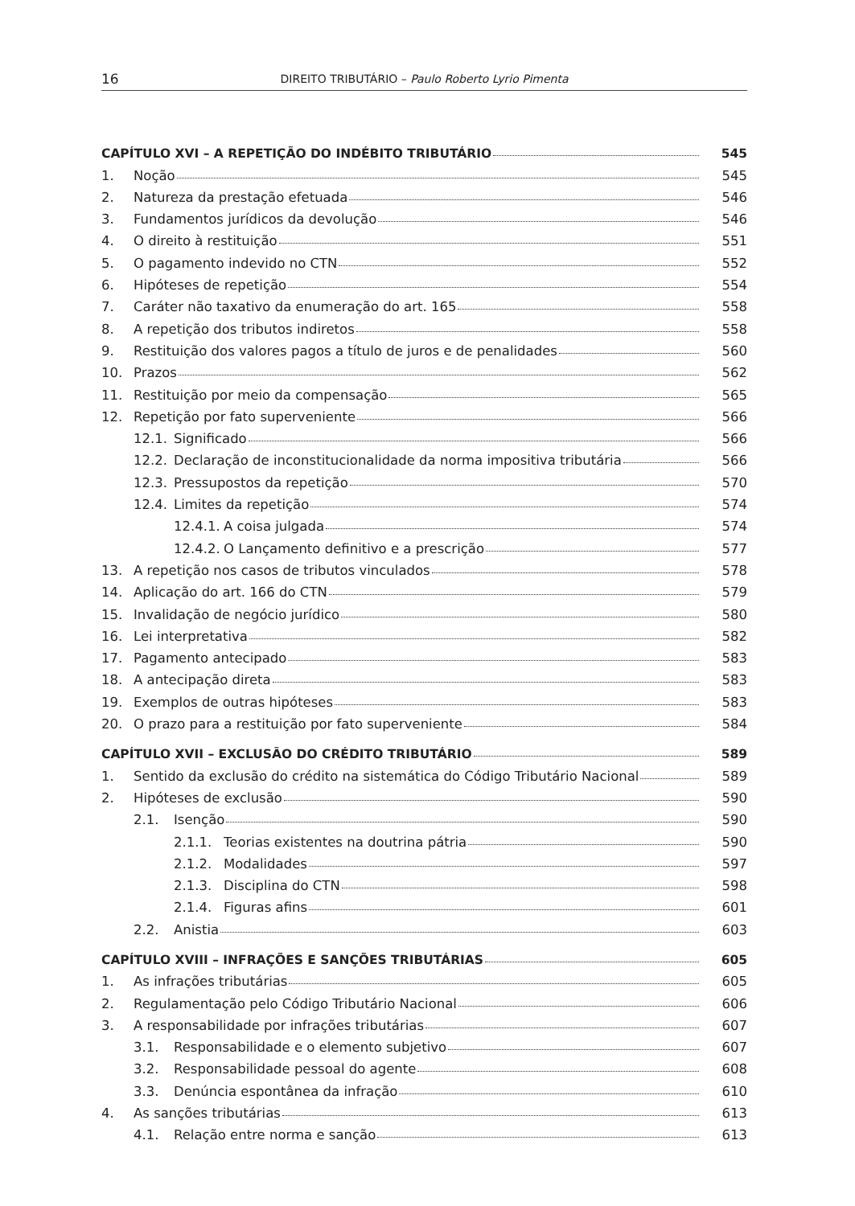16 DIREITO TRIBUTÁRIO – Paulo Roberto Lyrio Pimenta
CAPÍTULO XVI – A REPETIÇÃO DO INDÉBITO TRIBUTÁRIO 545
1. Noção 545
2. Natureza da prestação efetuada 546
3. Fundamentos jurídicos da devolução 546
4. O direito à restituição 551
5. O pagamento indevido no CTN 552
6. Hipóteses de repetição 554
7. Caráter não taxativo da enumeração do art. 165 558
8. A repetição dos tributos indiretos 558
9. Restituição dos valores pagos a título de juros e de penalidades 560
10. Prazos 562
11. Restituição por meio da compensação 565
12. Repetição por fato superveniente 566
12.1. Significado 566
12.2. Declaração de inconstitucionalidade da norma impositiva tributária 566
12.3. Pressupostos da repetição 570
12.4. Limites da repetição 574
12.4.1. A coisa julgada 574
12.4.2. O Lançamento definitivo e a prescrição 577
13. A repetição nos casos de tributos vinculados 578
14. Aplicação do art. 166 do CTN 579
15. Invalidação de negócio jurídico 580
16. Lei interpretativa 582
17. Pagamento antecipado 583
18. A antecipação direta 583
19. Exemplos de outras hipóteses 583
20. O prazo para a restituição por fato superveniente 584
CAPÍTULO XVII – EXCLUSÃO DO CRÉDITO TRIBUTÁRIO 589
1. Sentido da exclusão do crédito na sistemática do Código Tributário Nacional 589
2. Hipóteses de exclusão 590
2.1. Isenção 590
2.1.1. Teorias existentes na doutrina pátria 590
2.1.2. Modalidades 597
2.1.3. Disciplina do CTN 598
2.1.4. Figuras afins 601
2.2. Anistia 603
CAPÍTULO XVIII – INFRAÇÕES E SANÇÕES TRIBUTÁRIAS 605
1. As infrações tributárias 605
2. Regulamentação pelo Código Tributário Nacional 606
3. A responsabilidade por infrações tributárias 607
3.1. Responsabilidade e o elemento subjetivo 607
3.2. Responsabilidade pessoal do agente 608
3.3. Denúncia espontânea da infração 610
4. As sanções tributárias 613
4.1. Relação entre norma e sanção 613